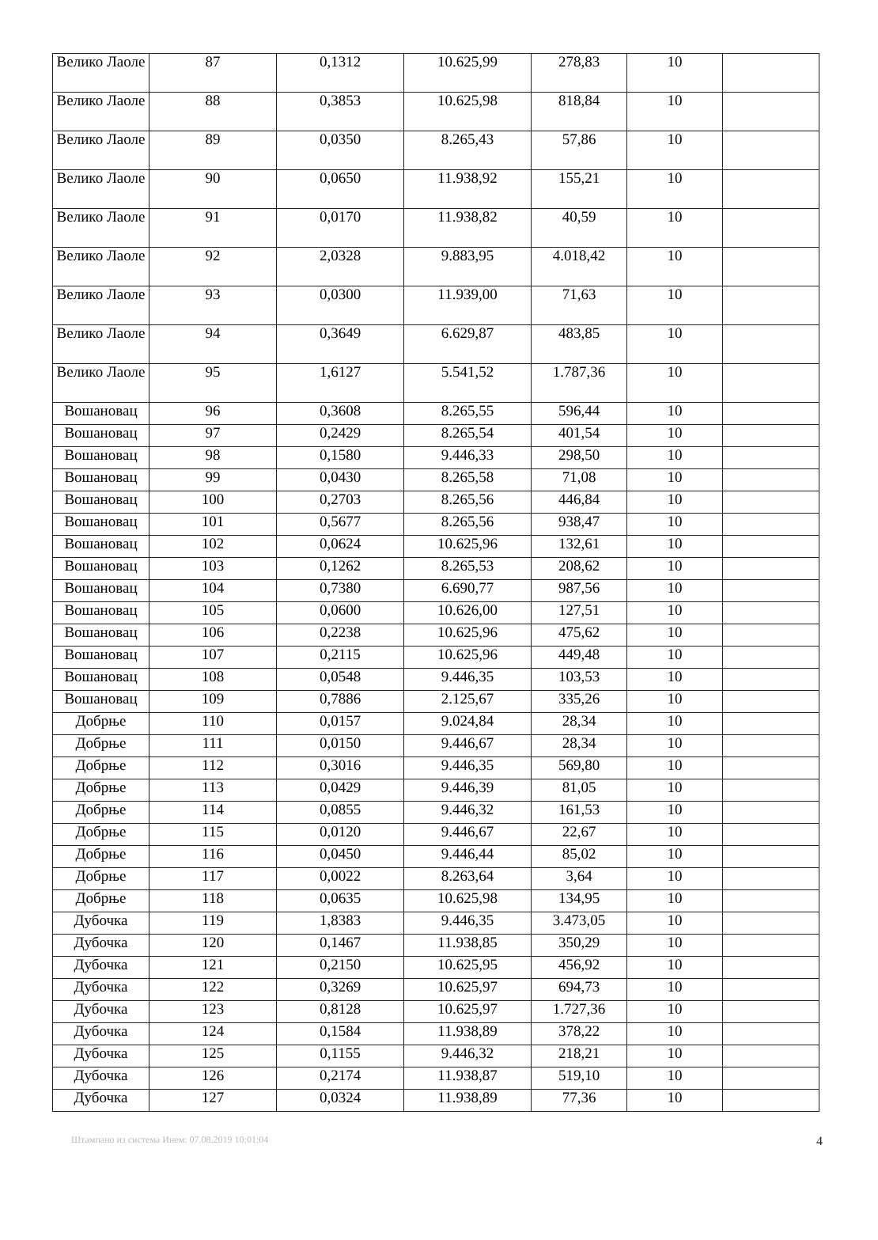| Велико Лаоле | 87 | 0,1312 | 10.625,99 | 278,83 | 10 | |
| Велико Лаоле | 88 | 0,3853 | 10.625,98 | 818,84 | 10 | |
| Велико Лаоле | 89 | 0,0350 | 8.265,43 | 57,86 | 10 | |
| Велико Лаоле | 90 | 0,0650 | 11.938,92 | 155,21 | 10 | |
| Велико Лаоле | 91 | 0,0170 | 11.938,82 | 40,59 | 10 | |
| Велико Лаоле | 92 | 2,0328 | 9.883,95 | 4.018,42 | 10 | |
| Велико Лаоле | 93 | 0,0300 | 11.939,00 | 71,63 | 10 | |
| Велико Лаоле | 94 | 0,3649 | 6.629,87 | 483,85 | 10 | |
| Велико Лаоле | 95 | 1,6127 | 5.541,52 | 1.787,36 | 10 | |
| Вошановац | 96 | 0,3608 | 8.265,55 | 596,44 | 10 | |
| Вошановац | 97 | 0,2429 | 8.265,54 | 401,54 | 10 | |
| Вошановац | 98 | 0,1580 | 9.446,33 | 298,50 | 10 | |
| Вошановац | 99 | 0,0430 | 8.265,58 | 71,08 | 10 | |
| Вошановац | 100 | 0,2703 | 8.265,56 | 446,84 | 10 | |
| Вошановац | 101 | 0,5677 | 8.265,56 | 938,47 | 10 | |
| Вошановац | 102 | 0,0624 | 10.625,96 | 132,61 | 10 | |
| Вошановац | 103 | 0,1262 | 8.265,53 | 208,62 | 10 | |
| Вошановац | 104 | 0,7380 | 6.690,77 | 987,56 | 10 | |
| Вошановац | 105 | 0,0600 | 10.626,00 | 127,51 | 10 | |
| Вошановац | 106 | 0,2238 | 10.625,96 | 475,62 | 10 | |
| Вошановац | 107 | 0,2115 | 10.625,96 | 449,48 | 10 | |
| Вошановац | 108 | 0,0548 | 9.446,35 | 103,53 | 10 | |
| Вошановац | 109 | 0,7886 | 2.125,67 | 335,26 | 10 | |
| Добрње | 110 | 0,0157 | 9.024,84 | 28,34 | 10 | |
| Добрње | 111 | 0,0150 | 9.446,67 | 28,34 | 10 | |
| Добрње | 112 | 0,3016 | 9.446,35 | 569,80 | 10 | |
| Добрње | 113 | 0,0429 | 9.446,39 | 81,05 | 10 | |
| Добрње | 114 | 0,0855 | 9.446,32 | 161,53 | 10 | |
| Добрње | 115 | 0,0120 | 9.446,67 | 22,67 | 10 | |
| Добрње | 116 | 0,0450 | 9.446,44 | 85,02 | 10 | |
| Добрње | 117 | 0,0022 | 8.263,64 | 3,64 | 10 | |
| Добрње | 118 | 0,0635 | 10.625,98 | 134,95 | 10 | |
| Дубочка | 119 | 1,8383 | 9.446,35 | 3.473,05 | 10 | |
| Дубочка | 120 | 0,1467 | 11.938,85 | 350,29 | 10 | |
| Дубочка | 121 | 0,2150 | 10.625,95 | 456,92 | 10 | |
| Дубочка | 122 | 0,3269 | 10.625,97 | 694,73 | 10 | |
| Дубочка | 123 | 0,8128 | 10.625,97 | 1.727,36 | 10 | |
| Дубочка | 124 | 0,1584 | 11.938,89 | 378,22 | 10 | |
| Дубочка | 125 | 0,1155 | 9.446,32 | 218,21 | 10 | |
| Дубочка | 126 | 0,2174 | 11.938,87 | 519,10 | 10 | |
| Дубочка | 127 | 0,0324 | 11.938,89 | 77,36 | 10 | |
Штампано из система Инем: 07.08.2019 10:01:04 4